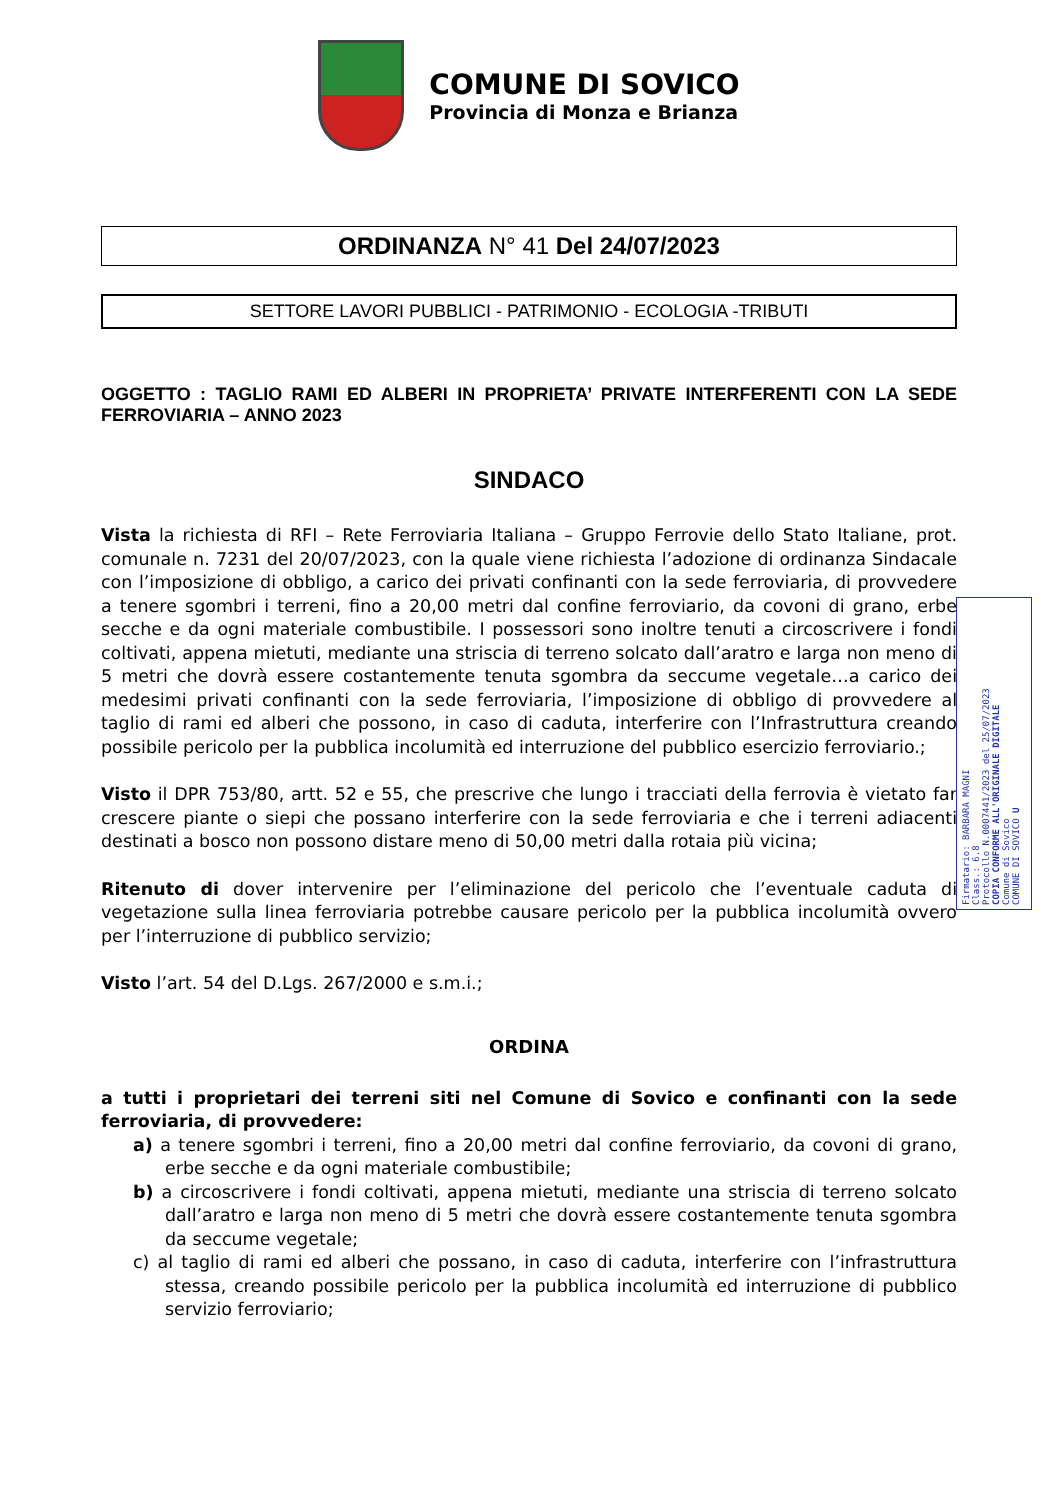COMUNE DI SOVICO
Provincia di Monza e Brianza
ORDINANZA N° 41 Del 24/07/2023
SETTORE LAVORI PUBBLICI - PATRIMONIO - ECOLOGIA -TRIBUTI
OGGETTO : TAGLIO RAMI ED ALBERI IN PROPRIETA’ PRIVATE INTERFERENTI CON LA SEDE FERROVIARIA – ANNO 2023
SINDACO
Vista la richiesta di RFI – Rete Ferroviaria Italiana – Gruppo Ferrovie dello Stato Italiane, prot. comunale n. 7231 del 20/07/2023, con la quale viene richiesta l’adozione di ordinanza Sindacale con l’imposizione di obbligo, a carico dei privati confinanti con la sede ferroviaria, di provvedere a tenere sgombri i terreni, fino a 20,00 metri dal confine ferroviario, da covoni di grano, erbe secche e da ogni materiale combustibile. I possessori sono inoltre tenuti a circoscrivere i fondi coltivati, appena mietuti, mediante una striscia di terreno solcato dall’aratro e larga non meno di 5 metri che dovrà essere costantemente tenuta sgombra da seccume vegetale…a carico dei medesimi privati confinanti con la sede ferroviaria, l’imposizione di obbligo di provvedere al taglio di rami ed alberi che possono, in caso di caduta, interferire con l’Infrastruttura creando possibile pericolo per la pubblica incolumità ed interruzione del pubblico esercizio ferroviario.;
Visto il DPR 753/80, artt. 52 e 55, che prescrive che lungo i tracciati della ferrovia è vietato far crescere piante o siepi che possano interferire con la sede ferroviaria e che i terreni adiacenti destinati a bosco non possono distare meno di 50,00 metri dalla rotaia più vicina;
Ritenuto di dover intervenire per l’eliminazione del pericolo che l’eventuale caduta di vegetazione sulla linea ferroviaria potrebbe causare pericolo per la pubblica incolumità ovvero per l’interruzione di pubblico servizio;
Visto l’art. 54 del D.Lgs. 267/2000 e s.m.i.;
ORDINA
a tutti i proprietari dei terreni siti nel Comune di Sovico e confinanti con la sede ferroviaria, di provvedere:
a) a tenere sgombri i terreni, fino a 20,00 metri dal confine ferroviario, da covoni di grano, erbe secche e da ogni materiale combustibile;
b) a circoscrivere i fondi coltivati, appena mietuti, mediante una striscia di terreno solcato dall’aratro e larga non meno di 5 metri che dovrà essere costantemente tenuta sgombra da seccume vegetale;
c) al taglio di rami ed alberi che possano, in caso di caduta, interferire con l’infrastruttura stessa, creando possibile pericolo per la pubblica incolumità ed interruzione di pubblico servizio ferroviario;
Firmatario: BARBARA MAGNI
Class.: 6.8
Protocollo N.0007441/2023 del 25/07/2023
COPIA CONFORME ALL'ORIGINALE DIGITALE
Comune di Sovico
COMUNE DI SOVICO U